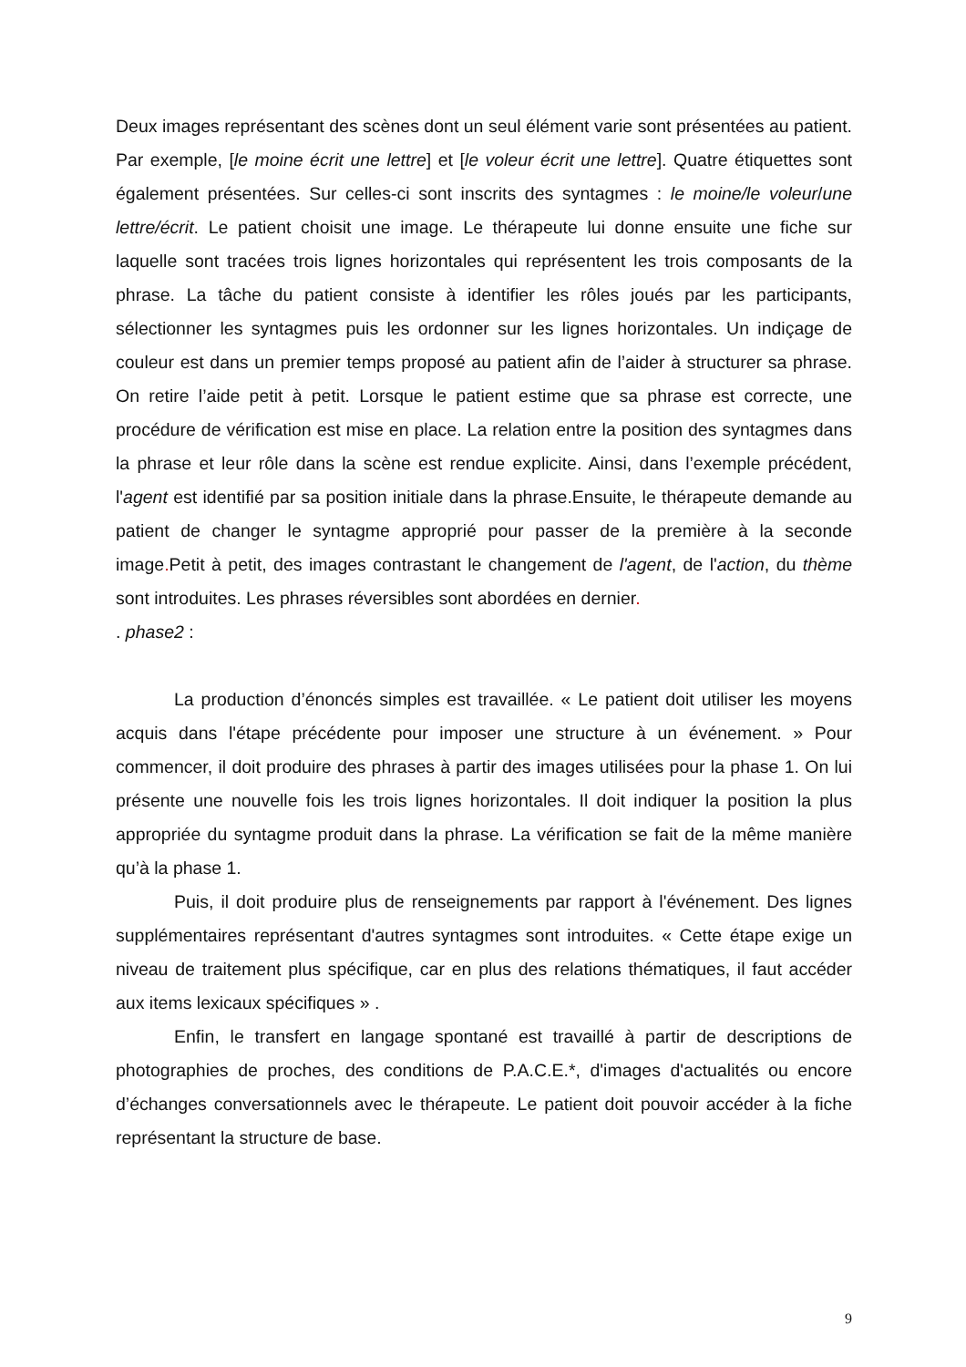Deux images représentant des scènes dont un seul élément varie sont présentées au patient. Par exemple, [le moine écrit une lettre] et [le voleur écrit une lettre]. Quatre étiquettes sont également présentées. Sur celles-ci sont inscrits des syntagmes : le moine/le voleur/une lettre/écrit. Le patient choisit une image. Le thérapeute lui donne ensuite une fiche sur laquelle sont tracées trois lignes horizontales qui représentent les trois composants de la phrase. La tâche du patient consiste à identifier les rôles joués par les participants, sélectionner les syntagmes puis les ordonner sur les lignes horizontales. Un indiçage de couleur est dans un premier temps proposé au patient afin de l’aider à structurer sa phrase. On retire l’aide petit à petit. Lorsque le patient estime que sa phrase est correcte, une procédure de vérification est mise en place. La relation entre la position des syntagmes dans la phrase et leur rôle dans la scène est rendue explicite. Ainsi, dans l’exemple précédent, l'agent est identifié par sa position initiale dans la phrase.Ensuite, le thérapeute demande au patient de changer le syntagme approprié pour passer de la première à la seconde image. Petit à petit, des images contrastant le changement de l'agent, de l'action, du thème sont introduites. Les phrases réversibles sont abordées en dernier.
. phase2 :
La production d’énoncés simples est travaillée. « Le patient doit utiliser les moyens acquis dans l'étape précédente pour imposer une structure à un événement. » Pour commencer, il doit produire des phrases à partir des images utilisées pour la phase 1. On lui présente une nouvelle fois les trois lignes horizontales. Il doit indiquer la position la plus appropriée du syntagme produit dans la phrase. La vérification se fait de la même manière qu’à la phase 1.
Puis, il doit produire plus de renseignements par rapport à l'événement. Des lignes supplémentaires représentant d'autres syntagmes sont introduites. « Cette étape exige un niveau de traitement plus spécifique, car en plus des relations thématiques, il faut accéder aux items lexicaux spécifiques » .
Enfin, le transfert en langage spontané est travaillé à partir de descriptions de photographies de proches, des conditions de P.A.C.E.*, d'images d'actualités ou encore d’échanges conversationnels avec le thérapeute. Le patient doit pouvoir accéder à la fiche représentant la structure de base.
9